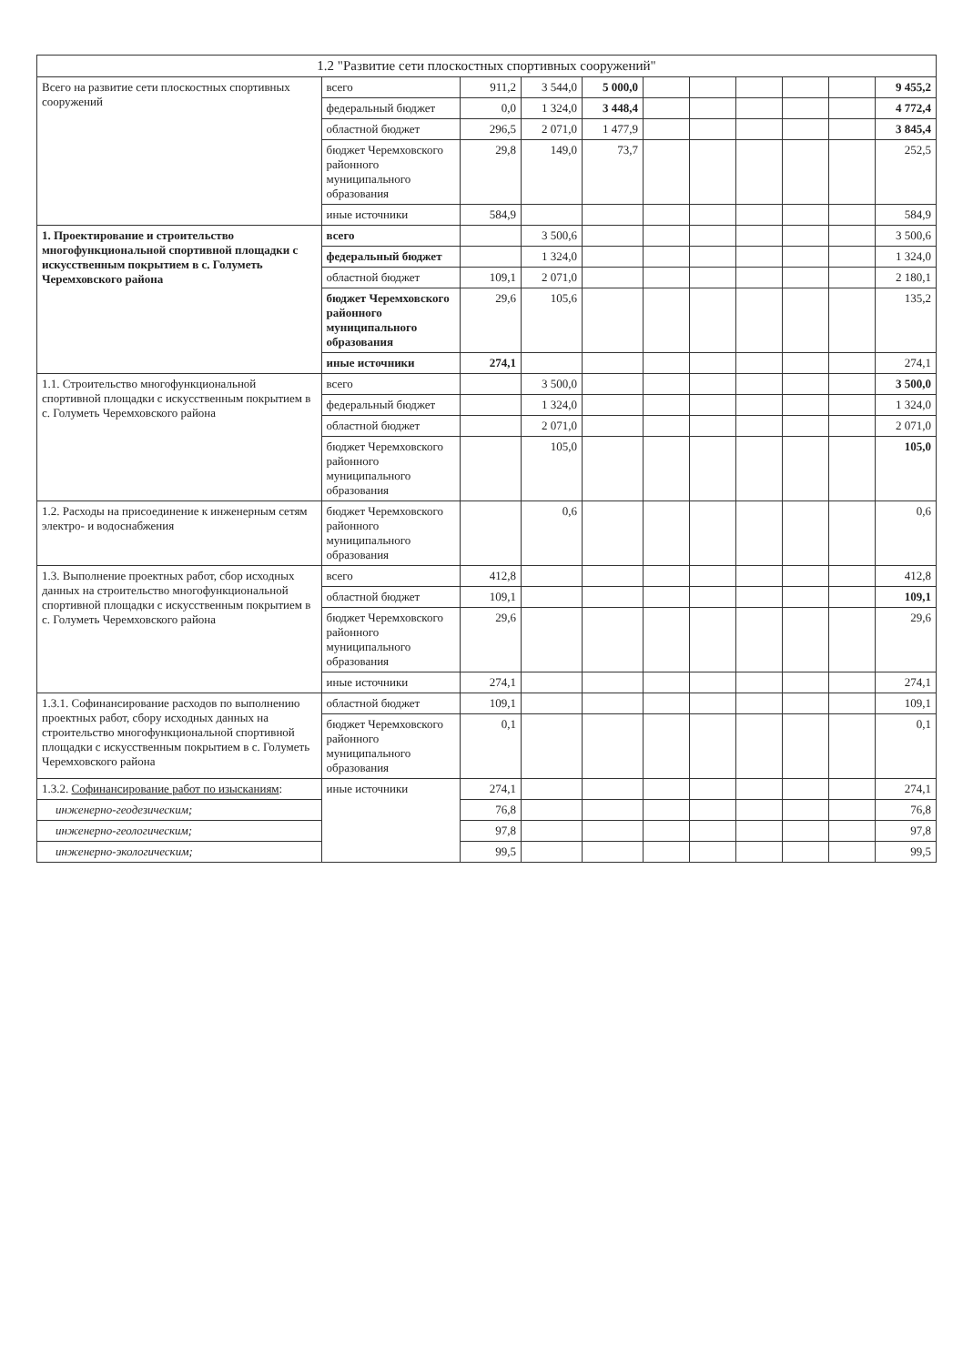| 1.2 "Развитие сети плоскостных спортивных сооружений" | | | | | | | | | | |
| --- | --- | --- | --- | --- | --- | --- | --- | --- | --- | --- |
| Всего на развитие сети плоскостных спортивных сооружений | всего | 911,2 | 3 544,0 | 5 000,0 | | | | | | 9 455,2 |
| | федеральный бюджет | 0,0 | 1 324,0 | 3 448,4 | | | | | | 4 772,4 |
| | областной бюджет | 296,5 | 2 071,0 | 1 477,9 | | | | | | 3 845,4 |
| | бюджет Черемховского районного муниципального образования | 29,8 | 149,0 | 73,7 | | | | | | 252,5 |
| | иные источники | 584,9 | | | | | | | | 584,9 |
| 1. Проектирование и строительство многофункциональной спортивной площадки с искусственным покрытием в с. Голуметь Черемховского района | всего | | 3 500,6 | | | | | | | 3 500,6 |
| | федеральный бюджет | | 1 324,0 | | | | | | | 1 324,0 |
| | областной бюджет | 109,1 | 2 071,0 | | | | | | | 2 180,1 |
| | бюджет Черемховского районного муниципального образования | 29,6 | 105,6 | | | | | | | 135,2 |
| | иные источники | 274,1 | | | | | | | | 274,1 |
| 1.1. Строительство многофункциональной спортивной площадки с искусственным покрытием в с. Голуметь Черемховского района | всего | | 3 500,0 | | | | | | | 3 500,0 |
| | федеральный бюджет | | 1 324,0 | | | | | | | 1 324,0 |
| | областной бюджет | | 2 071,0 | | | | | | | 2 071,0 |
| | бюджет Черемховского районного муниципального образования | | 105,0 | | | | | | | 105,0 |
| 1.2. Расходы на присоединение к инженерным сетям электро- и водоснабжения | бюджет Черемховского районного муниципального образования | | 0,6 | | | | | | | 0,6 |
| 1.3. Выполнение проектных работ, сбор исходных данных на строительство многофункциональной спортивной площадки с искусственным покрытием в с. Голуметь Черемховского района | всего | 412,8 | | | | | | | | 412,8 |
| | областной бюджет | 109,1 | | | | | | | | 109,1 |
| | бюджет Черемховского районного муниципального образования | 29,6 | | | | | | | | 29,6 |
| | иные источники | 274,1 | | | | | | | | 274,1 |
| 1.3.1. Софинансирование расходов по выполнению проектных работ, сбору исходных данных на строительство многофункциональной спортивной площадки с искусственным покрытием в с. Голуметь Черемховского района | областной бюджет | 109,1 | | | | | | | | 109,1 |
| | бюджет Черемховского районного муниципального образования | 0,1 | | | | | | | | 0,1 |
| 1.3.2. Софинансирование работ по изысканиям : | иные источники | 274,1 | | | | | | | | 274,1 |
| инженерно-геодезическим; | | 76,8 | | | | | | | | 76,8 |
| инженерно-геологическим; | | 97,8 | | | | | | | | 97,8 |
| инженерно-экологическим; | | 99,5 | | | | | | | | 99,5 |